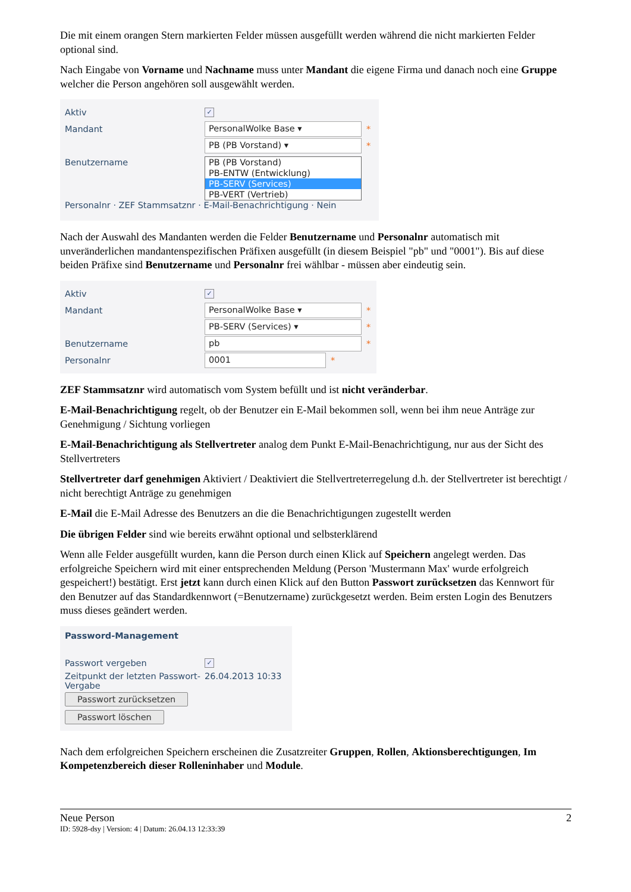Die mit einem orangen Stern markierten Felder müssen ausgefüllt werden während die nicht markierten Felder optional sind.
Nach Eingabe von Vorname und Nachname muss unter Mandant die eigene Firma und danach noch eine Gruppe welcher die Person angehören soll ausgewählt werden.
Aktiv
✓
Mandant
PersonalWolke Base ▾
*
PB (PB Vorstand) ▾
*
Benutzername
PB (PB Vorstand)
PB-ENTW (Entwicklung)
PB-SERV (Services)
PB-VERT (Vertrieb)
Personalnr · ZEF Stammsatznr · E-Mail-Benachrichtigung · Nein
Nach der Auswahl des Mandanten werden die Felder Benutzername und Personalnr automatisch mit unveränderlichen mandantenspezifischen Präfixen ausgefüllt (in diesem Beispiel "pb" und "0001"). Bis auf diese beiden Präfixe sind Benutzername und Personalnr frei wählbar - müssen aber eindeutig sein.
Aktiv
✓
Mandant
PersonalWolke Base ▾
*
PB-SERV (Services) ▾
*
Benutzername
pb
*
Personalnr
0001
*
ZEF Stammsatznr wird automatisch vom System befüllt und ist nicht veränderbar.
E-Mail-Benachrichtigung regelt, ob der Benutzer ein E-Mail bekommen soll, wenn bei ihm neue Anträge zur Genehmigung / Sichtung vorliegen
E-Mail-Benachrichtigung als Stellvertreter analog dem Punkt E-Mail-Benachrichtigung, nur aus der Sicht des Stellvertreters
Stellvertreter darf genehmigen Aktiviert / Deaktiviert die Stellvertreterregelung d.h. der Stellvertreter ist berechtigt / nicht berechtigt Anträge zu genehmigen
E-Mail die E-Mail Adresse des Benutzers an die die Benachrichtigungen zugestellt werden
Die übrigen Felder sind wie bereits erwähnt optional und selbsterklärend
Wenn alle Felder ausgefüllt wurden, kann die Person durch einen Klick auf Speichern angelegt werden. Das erfolgreiche Speichern wird mit einer entsprechenden Meldung (Person 'Mustermann Max' wurde erfolgreich gespeichert!) bestätigt. Erst jetzt kann durch einen Klick auf den Button Passwort zurücksetzen das Kennwort für den Benutzer auf das Standardkennwort (=Benutzername) zurückgesetzt werden. Beim ersten Login des Benutzers muss dieses geändert werden.
Password-Management
Passwort vergeben
✓
Zeitpunkt der letzten Passwort-Vergabe
26.04.2013 10:33
Passwort zurücksetzen
Passwort löschen
Nach dem erfolgreichen Speichern erscheinen die Zusatzreiter Gruppen, Rollen, Aktionsberechtigungen, Im Kompetenzbereich dieser Rolleninhaber und Module.
Neue Person 2
ID: 5928-dsy | Version: 4 | Datum: 26.04.13 12:33:39